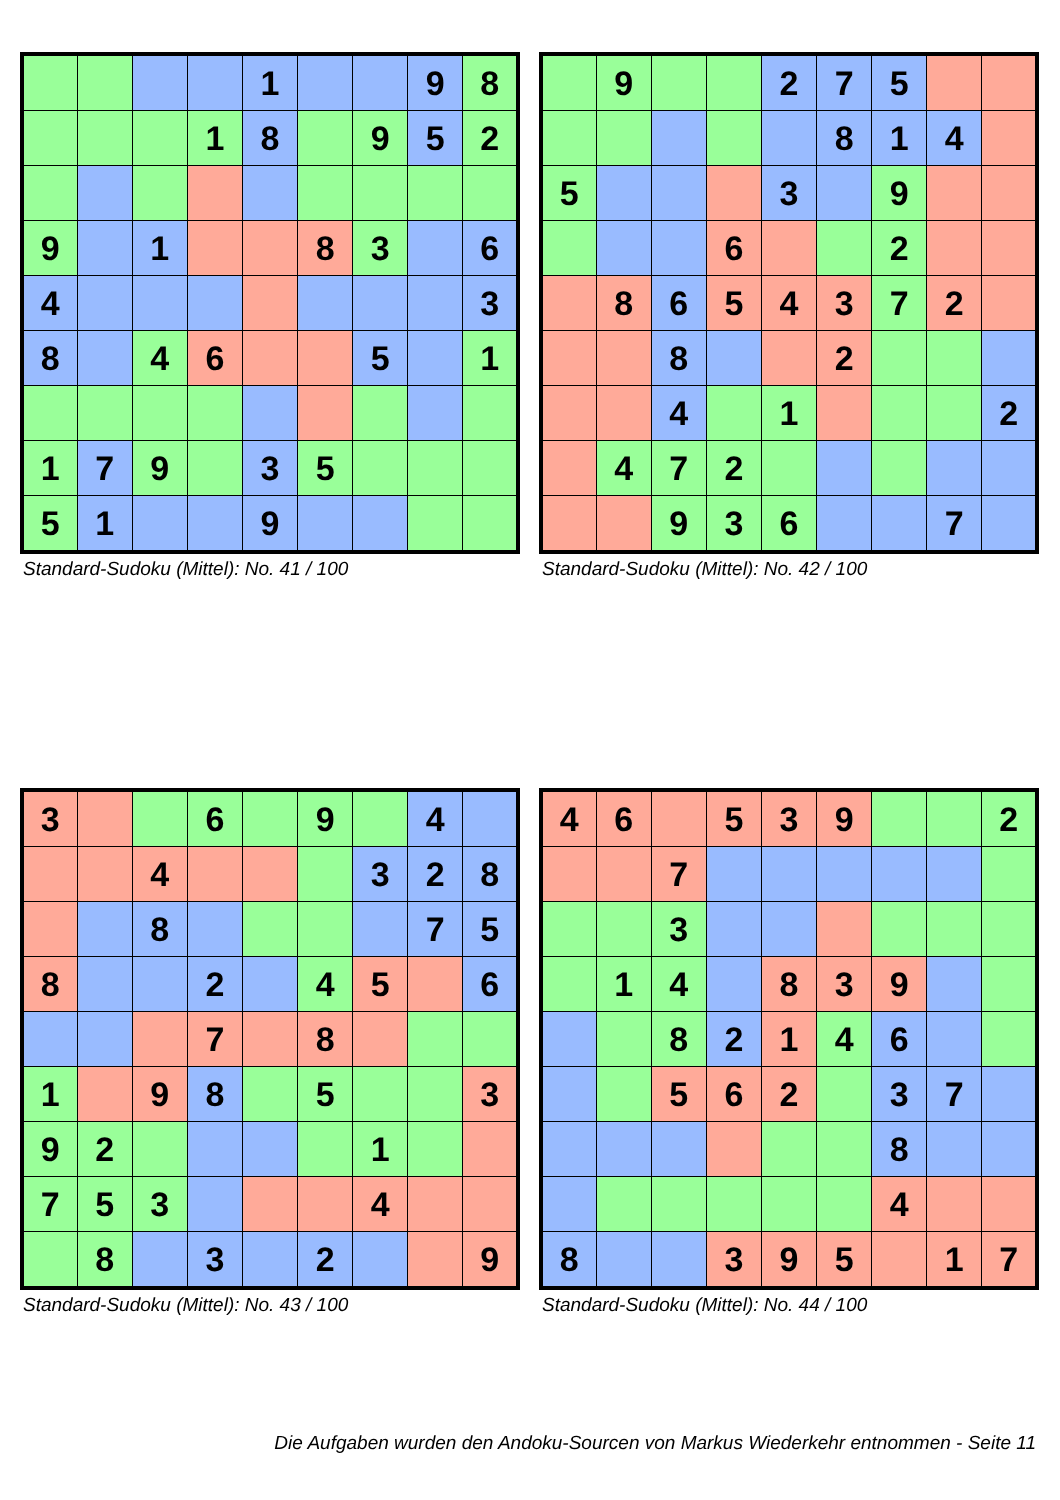| | | | | 1 | | | 9 | 8 |
| | | | 1 | 8 | | 9 | 5 | 2 |
| 9 | | 1 | | | 8 | 3 | | 6 |
| 4 | | | | | | | | 3 |
| 8 | | 4 | 6 | | | 5 | | 1 |
| 1 | 7 | 9 | | 3 | 5 | | | |
| 5 | 1 | | | 9 | | | | |
Standard-Sudoku (Mittel): No. 41 / 100
| | 9 | | | 2 | 7 | 5 | | |
| | | | | | 8 | 1 | 4 | |
| 5 | | | | 3 | | 9 | | |
| | | | 6 | | | 2 | | |
| | 8 | 6 | 5 | 4 | 3 | 7 | 2 | |
| | | 8 | | | 2 | | | |
| | | 4 | | 1 | | | | 2 |
| | 4 | 7 | 2 | | | | | |
| | | 9 | 3 | 6 | | | 7 | |
Standard-Sudoku (Mittel): No. 42 / 100
| 3 | | | 6 | | 9 | | 4 | |
| | | 4 | | | | 3 | 2 | 8 |
| | | 8 | | | | | 7 | 5 |
| 8 | | | 2 | | 4 | 5 | | 6 |
| | | | 7 | | 8 | | | |
| 1 | | 9 | 8 | | 5 | | | 3 |
| 9 | 2 | | | | | 1 | | |
| 7 | 5 | 3 | | | | 4 | | |
| | 8 | | 3 | | 2 | | | 9 |
Standard-Sudoku (Mittel): No. 43 / 100
| 4 | 6 | | 5 | 3 | 9 | | | 2 |
| | | 7 | | | | | | |
| | | 3 | | | | | | |
| | 1 | 4 | | 8 | 3 | 9 | | |
| | | 8 | 2 | 1 | 4 | 6 | | |
| | | 5 | 6 | 2 | | 3 | 7 | |
| | | | | | | 8 | | |
| | | | | | | 4 | | |
| 8 | | | 3 | 9 | 5 | | 1 | 7 |
Standard-Sudoku (Mittel): No. 44 / 100
Die Aufgaben wurden den Andoku-Sourcen von Markus Wiederkehr entnommen - Seite 11